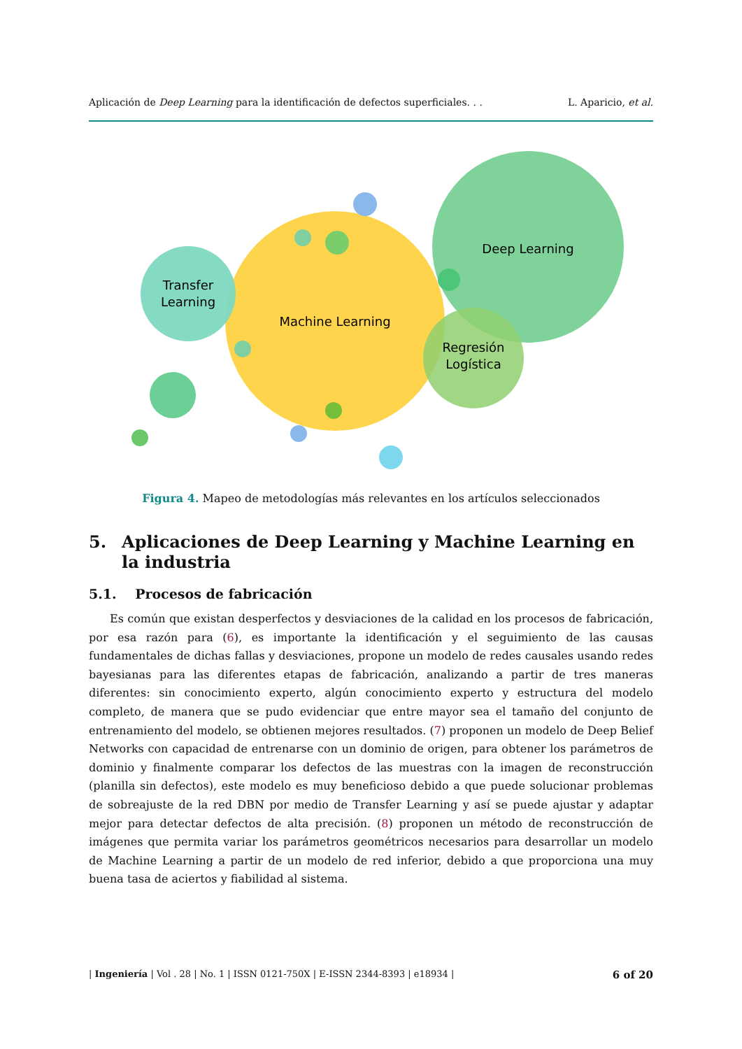Aplicación de Deep Learning para la identificación de defectos superficiales. . . L. Aparicio, et al.
Deep Learning
Transfer
Learning
Machine Learning
Regresión
Logística
Figura 4. Mapeo de metodologías más relevantes en los artículos seleccionados
5. Aplicaciones de Deep Learning y Machine Learning en la industria
5.1. Procesos de fabricación
Es común que existan desperfectos y desviaciones de la calidad en los procesos de fabricación, por esa razón para (6), es importante la identificación y el seguimiento de las causas fundamentales de dichas fallas y desviaciones, propone un modelo de redes causales usando redes bayesianas para las diferentes etapas de fabricación, analizando a partir de tres maneras diferentes: sin conocimiento experto, algún conocimiento experto y estructura del modelo completo, de manera que se pudo evidenciar que entre mayor sea el tamaño del conjunto de entrenamiento del modelo, se obtienen mejores resultados. (7) proponen un modelo de Deep Belief Networks con capacidad de entrenarse con un dominio de origen, para obtener los parámetros de dominio y finalmente comparar los defectos de las muestras con la imagen de reconstrucción (planilla sin defectos), este modelo es muy beneficioso debido a que puede solucionar problemas de sobreajuste de la red DBN por medio de Transfer Learning y así se puede ajustar y adaptar mejor para detectar defectos de alta precisión. (8) proponen un método de reconstrucción de imágenes que permita variar los parámetros geométricos necesarios para desarrollar un modelo de Machine Learning a partir de un modelo de red inferior, debido a que proporciona una muy buena tasa de aciertos y fiabilidad al sistema.
| Ingeniería | Vol . 28 | No. 1 | ISSN 0121-750X | E-ISSN 2344-8393 | e18934 | 6 of 20